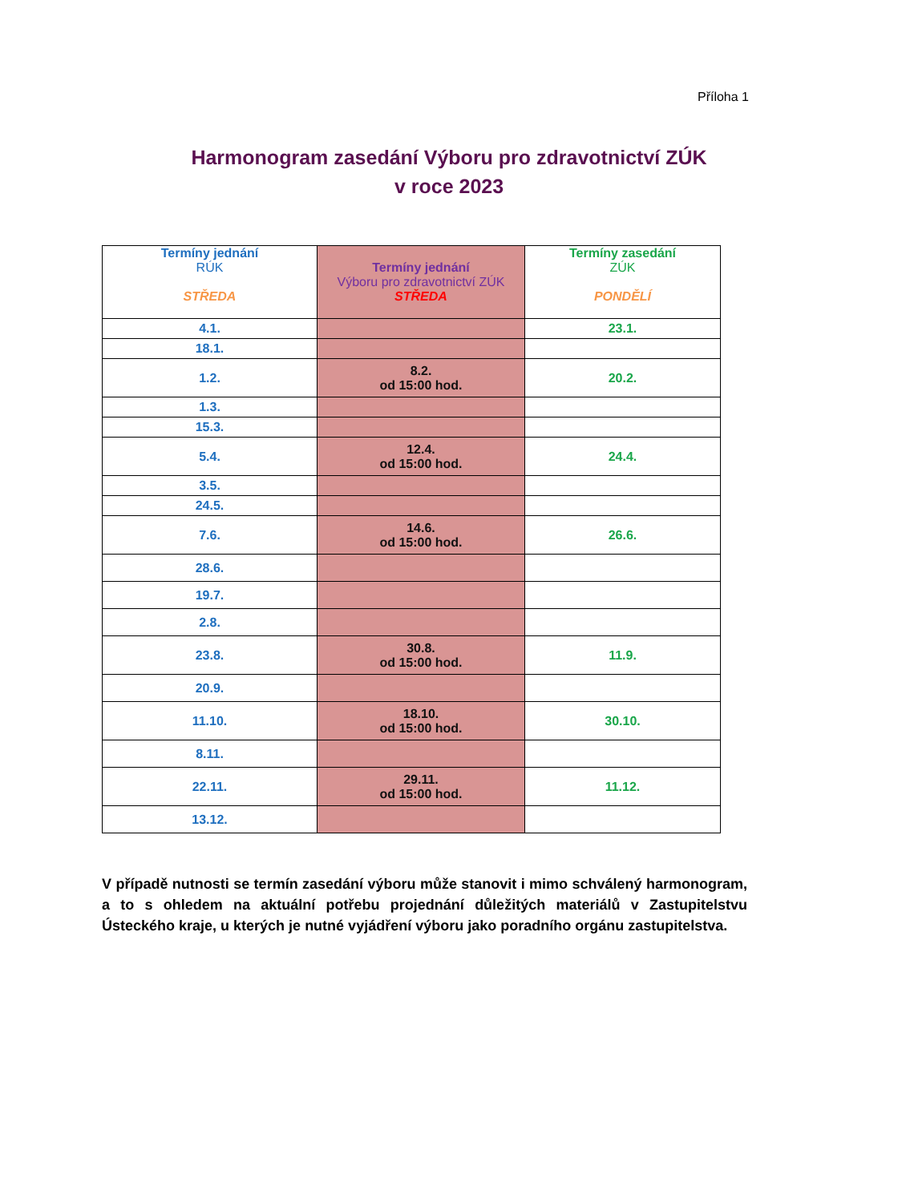Příloha 1
Harmonogram zasedání Výboru pro zdravotnictví ZÚK
v roce 2023
| Termíny jednání RÚK STŘEDA | Termíny jednání Výboru pro zdravotnictví ZÚK STŘEDA | Termíny zasedání ZÚK PONDĚLÍ |
| --- | --- | --- |
| 4.1. | | 23.1. |
| 18.1. | | |
| 1.2. | 8.2. od 15:00 hod. | 20.2. |
| 1.3. | | |
| 15.3. | | |
| 5.4. | 12.4. od 15:00 hod. | 24.4. |
| 3.5. | | |
| 24.5. | | |
| 7.6. | 14.6. od 15:00 hod. | 26.6. |
| 28.6. | | |
| 19.7. | | |
| 2.8. | | |
| 23.8. | 30.8. od 15:00 hod. | 11.9. |
| 20.9. | | |
| 11.10. | 18.10. od 15:00 hod. | 30.10. |
| 8.11. | | |
| 22.11. | 29.11. od 15:00 hod. | 11.12. |
| 13.12. | | |
V případě nutnosti se termín zasedání výboru může stanovit i mimo schválený harmonogram, a to s ohledem na aktuální potřebu projednání důležitých materiálů v Zastupitelstvu Ústeckého kraje, u kterých je nutné vyjádření výboru jako poradního orgánu zastupitelstva.